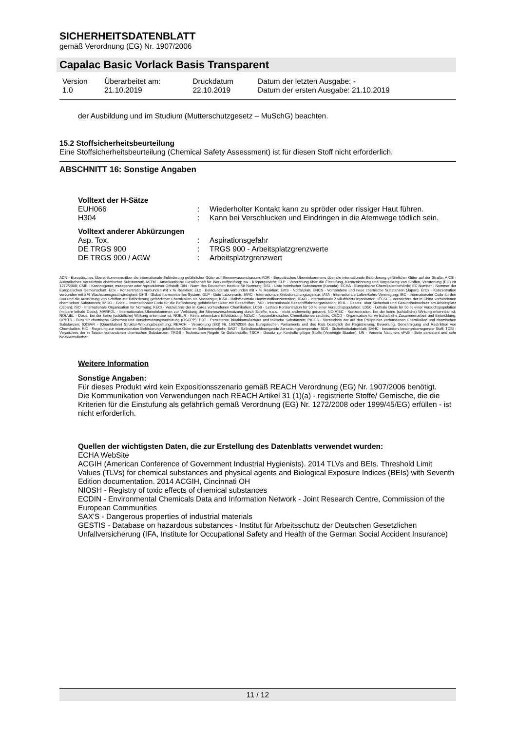SICHERHEITSDATENBLATT
gemäß Verordnung (EG) Nr. 1907/2006
Capalac Basic Vorlack Basis Transparent
| Version 1.0 | Überarbeitet am: 21.10.2019 | Druckdatum 22.10.2019 | Datum der letzten Ausgabe: - Datum der ersten Ausgabe: 21.10.2019 |
der Ausbildung und im Studium (Mutterschutzgesetz – MuSchG) beachten.
15.2 Stoffsicherheitsbeurteilung
Eine Stoffsicherheitsbeurteilung (Chemical Safety Assessment) ist für diesen Stoff nicht erforderlich.
ABSCHNITT 16: Sonstige Angaben
Volltext der H-Sätze
| EUH066 | : | Wiederholter Kontakt kann zu spröder oder rissiger Haut führen. |
| H304 | : | Kann bei Verschlucken und Eindringen in die Atemwege tödlich sein. |
Volltext anderer Abkürzungen
| Asp. Tox. | : | Aspirationsgefahr |
| DE TRGS 900 | : | TRGS 900 - Arbeitsplatzgrenzwerte |
| DE TRGS 900 / AGW | : | Arbeitsplatzgrenzwert |
ADN - Europäisches Übereinkommens über die internationale Beförderung gefährlicher Güter auf Binnenwasserstrassen; ADR - Europäisches Übereinkommens über die internationale Beförderung gefährlicher Güter auf der Straße; AICS - Australisches Verzeichnis chemischer Substanzen; ASTM - Amerikanische Gesellschaft für Werkstoffprüfung; bw - Körpergewicht; CLP - Verordnung über die Einstufung, Kennzeichnung und Verpackung von Stoffen, Verordnung (EG) Nr 1272/2008; CMR - Karzinogener, mutagener oder reproduktiver Giftstoff; DIN - Norm des Deutschen Instituts für Normung; DSL - Liste heimischer Substanzen (Kanada); ECHA - Europäische Chemikalienbehörde; EC-Number - Nummer der Europäischen Gemeinschaft; ECx - Konzentration verbunden mit x % Reaktion; ELx - Beladungsrate verbunden mit x % Reaktion; EmS - Notfallplan; ENCS - Vorhandene und neue chemische Substanzen (Japan); ErCx - Konzentration verbunden mit x % Wachstumsgeschwindigkeit; GHS - Global harmonisiertes System; GLP - Gute Laborpraxis; IARC - Internationale Krebsforschungsagentur; IATA - Internationale Luftverkehrs-Vereinigung; IBC - Internationaler Code für den Bau und die Ausrüstung von Schiffen zur Beförderung gefährlicher Chemikalien als Massengut; IC50 - Halbmaximale Hemmstoffkonzentration; ICAO - Internationale Zivilluftfahrt-Organisation; IECSC - Verzeichnis der in China vorhandenen chemischen Substanzen; IMDG - Code – Internationaler Code für die Beförderung gefährlicher Güter mit Seeschiffen; IMO - Internationale Seeschifffahrtsorganisation; ISHL - Gesetz- über Sicherheit und Gesundheitsschutz am Arbeitsplatz (Japan); ISO - Internationale Organisation für Normung; KECI - Verzeichnis der in Korea vorhandenen Chemikalien; LC50 - Lethale Konzentration für 50 % einer Versuchspopulation; LD50 - Lethale Dosis für 50 % einer Versuchspopulation (mittlere lethale Dosis); MARPOL - Internationales Übereinkommen zur Verhütung der Meeresverschmutzung durch Schiffe; n.o.s. - nicht anderweitig genannt; NO(A)EC - Konzentration, bei der keine (schädliche) Wirkung erkennbar ist; NO(A)EL - Dosis, bei der keine (schädliche) Wirkung erkennbar ist; NOELR - Keine erkennbare Effektladung; NZIoC - Neuseeländisches Chemikalienverzeichnis; OECD - Organisation für wirtschaftliche Zusammenarbeit und Entwicklung; OPPTS - Büro für chemische Sicherheit und Verschmutzungsverhütung (OSCPP); PBT - Persistente, bioakkumulierbare und toxische Substanzen; PICCS - Verzeichnis der auf den Philippinen vorhandenen Chemikalien und chemischen Substanzen; (Q)SAR - (Quantitative) Struktur-Wirkungsbeziehung; REACH - Verordnung (EG) Nr. 1907/2006 des Europäischen Parliaments und des Rats bezüglich der Registrierung, Bewertung, Genehmigung und Restriktion von Chemikalien; RID - Regelung zur internationalen Beförderung gefährlicher Güter im Schienenverkehr; SADT - Selbstbeschleunigende Zersetzungstemperatur; SDS - Sicherheitsdatenblatt; SVHC - besonders besorgniserregender Stoff; TCSI - Verzeichnis der in Taiwan vorhandenen chemischen Substanzen; TRGS - Technischen Regeln für Gefahrstoffe; TSCA - Gesetz zur Kontrolle giftiger Stoffe (Vereinigte Staaten); UN - Vereinte Nationen; vPvB - Sehr persistent und sehr bioakkumulierbar
Weitere Information
Sonstige Angaben:
Für dieses Produkt wird kein Expositionsszenario gemäß REACH Verordnung (EG) Nr. 1907/2006 benötigt.
Die Kommunikation von Verwendungen nach REACH Artikel 31 (1)(a) - registrierte Stoffe/ Gemische, die die Kriterien für die Einstufung als gefährlich gemäß Verordnung (EG) Nr. 1272/2008 oder 1999/45/EG) erfüllen - ist nicht erforderlich.
Quellen der wichtigsten Daten, die zur Erstellung des Datenblatts verwendet wurden:
ECHA WebSite
ACGIH (American Conference of Government Industrial Hygienists). 2014 TLVs and BEIs. Threshold Limit Values (TLVs) for chemical substances and physical agents and Biological Exposure Indices (BEIs) with Seventh Edition documentation. 2014 ACGIH, Cincinnati OH
NIOSH - Registry of toxic effects of chemical substances
ECDIN - Environmental Chemicals Data and Information Network - Joint Research Centre, Commission of the European Communities
SAX'S - Dangerous properties of industrial materials
GESTIS - Database on hazardous substances - Institut für Arbeitsschutz der Deutschen Gesetzlichen Unfallversicherung (IFA, Institute for Occupational Safety and Health of the German Social Accident Insurance)
11 / 12